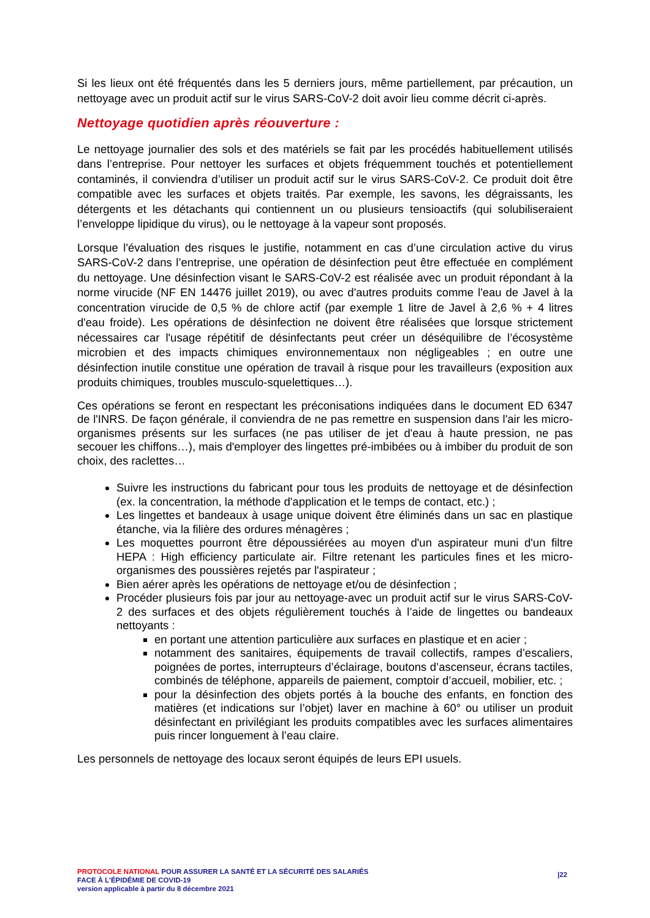Si les lieux ont été fréquentés dans les 5 derniers jours, même partiellement, par précaution, un nettoyage avec un produit actif sur le virus SARS-CoV-2 doit avoir lieu comme décrit ci-après.
Nettoyage quotidien après réouverture :
Le nettoyage journalier des sols et des matériels se fait par les procédés habituellement utilisés dans l’entreprise. Pour nettoyer les surfaces et objets fréquemment touchés et potentiellement contaminés, il conviendra d’utiliser un produit actif sur le virus SARS-CoV-2. Ce produit doit être compatible avec les surfaces et objets traités. Par exemple, les savons, les dégraissants, les détergents et les détachants qui contiennent un ou plusieurs tensioactifs (qui solubiliseraient l’enveloppe lipidique du virus), ou le nettoyage à la vapeur sont proposés.
Lorsque l'évaluation des risques le justifie, notamment en cas d’une circulation active du virus SARS-CoV-2 dans l’entreprise, une opération de désinfection peut être effectuée en complément du nettoyage. Une désinfection visant le SARS-CoV-2 est réalisée avec un produit répondant à la norme virucide (NF EN 14476 juillet 2019), ou avec d'autres produits comme l'eau de Javel à la concentration virucide de 0,5 % de chlore actif (par exemple 1 litre de Javel à 2,6 % + 4 litres d'eau froide). Les opérations de désinfection ne doivent être réalisées que lorsque strictement nécessaires car l'usage répétitif de désinfectants peut créer un déséquilibre de l’écosystème microbien et des impacts chimiques environnementaux non négligeables ; en outre une désinfection inutile constitue une opération de travail à risque pour les travailleurs (exposition aux produits chimiques, troubles musculo-squelettiques…).
Ces opérations se feront en respectant les préconisations indiquées dans le document ED 6347 de l'INRS. De façon générale, il conviendra de ne pas remettre en suspension dans l'air les micro-organismes présents sur les surfaces (ne pas utiliser de jet d'eau à haute pression, ne pas secouer les chiffons…), mais d'employer des lingettes pré-imbibées ou à imbiber du produit de son choix, des raclettes…
Suivre les instructions du fabricant pour tous les produits de nettoyage et de désinfection (ex. la concentration, la méthode d'application et le temps de contact, etc.) ;
Les lingettes et bandeaux à usage unique doivent être éliminés dans un sac en plastique étanche, via la filière des ordures ménagères ;
Les moquettes pourront être dépoussiérées au moyen d'un aspirateur muni d'un filtre HEPA : High efficiency particulate air. Filtre retenant les particules fines et les micro-organismes des poussières rejetés par l'aspirateur ;
Bien aérer après les opérations de nettoyage et/ou de désinfection ;
Procéder plusieurs fois par jour au nettoyage-avec un produit actif sur le virus SARS-CoV-2 des surfaces et des objets régulièrement touchés à l’aide de lingettes ou bandeaux nettoyants :
en portant une attention particulière aux surfaces en plastique et en acier ;
notamment des sanitaires, équipements de travail collectifs, rampes d’escaliers, poignées de portes, interrupteurs d’éclairage, boutons d’ascenseur, écrans tactiles, combinés de téléphone, appareils de paiement, comptoir d’accueil, mobilier, etc. ;
pour la désinfection des objets portés à la bouche des enfants, en fonction des matières (et indications sur l’objet) laver en machine à 60° ou utiliser un produit désinfectant en privilégiant les produits compatibles avec les surfaces alimentaires puis rincer longuement à l’eau claire.
Les personnels de nettoyage des locaux seront équipés de leurs EPI usuels.
PROTOCOLE NATIONAL POUR ASSURER LA SANTÉ ET LA SÉCURITÉ DES SALARIÉS
FACE À L’ÉPIDÉMIE DE COVID-19
version applicable à partir du 8 décembre 2021
|22